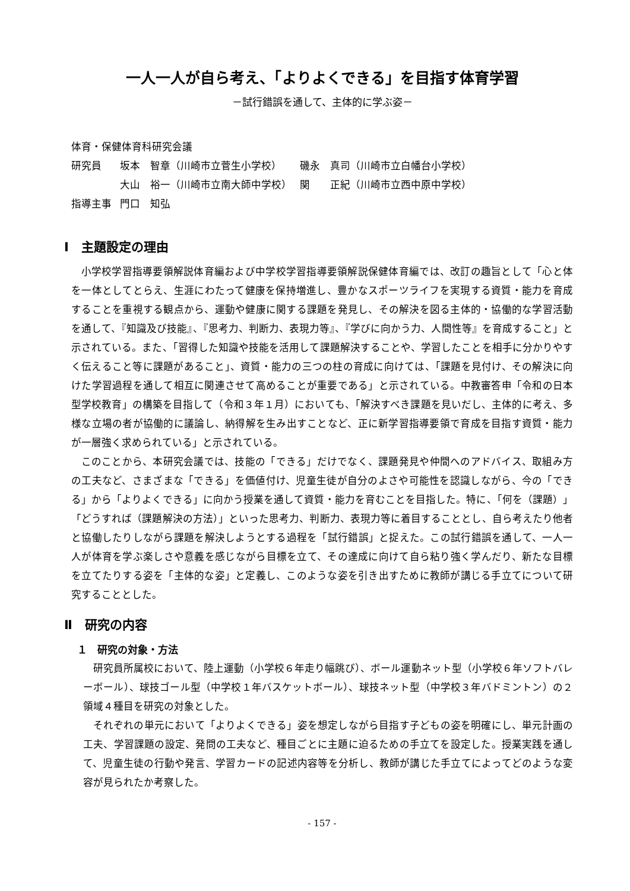一人一人が自ら考え、「よりよくできる」を目指す体育学習
－試行錯誤を通して、主体的に学ぶ姿－
| 体育・保健体育科研究会議 | | |
| 研究員 | 坂本 智章（川崎市立菅生小学校） | 磯永 真司（川崎市立白幡台小学校） |
| | 大山 裕一（川崎市立南大師中学校） | 関 正紀（川崎市立西中原中学校） |
| 指導主事 | 門口 知弘 | |
Ⅰ　主題設定の理由
小学校学習指導要領解説体育編および中学校学習指導要領解説保健体育編では、改訂の趣旨として「心と体を一体としてとらえ、生涯にわたって健康を保持増進し、豊かなスポーツライフを実現する資質・能力を育成することを重視する観点から、運動や健康に関する課題を発見し、その解決を図る主体的・協働的な学習活動を通して、『知識及び技能』、『思考力、判断力、表現力等』、『学びに向かう力、人間性等』を育成すること」と示されている。また、「習得した知識や技能を活用して課題解決することや、学習したことを相手に分かりやすく伝えること等に課題があること」、資質・能力の三つの柱の育成に向けては、「課題を見付け、その解決に向けた学習過程を通して相互に関連させて高めることが重要である」と示されている。中教審答申「令和の日本型学校教育」の構築を目指して（令和３年１月）においても、「解決すべき課題を見いだし、主体的に考え、多様な立場の者が協働的に議論し、納得解を生み出すことなど、正に新学習指導要領で育成を目指す資質・能力が一層強く求められている」と示されている。
このことから、本研究会議では、技能の「できる」だけでなく、課題発見や仲間へのアドバイス、取組み方の工夫など、さまざまな「できる」を価値付け、児童生徒が自分のよさや可能性を認識しながら、今の「できる」から「よりよくできる」に向かう授業を通して資質・能力を育むことを目指した。特に、「何を（課題）」「どうすれば（課題解決の方法）」といった思考力、判断力、表現力等に着目することとし、自ら考えたり他者と協働したりしながら課題を解決しようとする過程を「試行錯誤」と捉えた。この試行錯誤を通して、一人一人が体育を学ぶ楽しさや意義を感じながら目標を立て、その達成に向けて自ら粘り強く学んだり、新たな目標を立てたりする姿を「主体的な姿」と定義し、このような姿を引き出すために教師が講じる手立てについて研究することとした。
Ⅱ　研究の内容
１　研究の対象・方法
研究員所属校において、陸上運動（小学校６年走り幅跳び）、ボール運動ネット型（小学校６年ソフトバレーボール）、球技ゴール型（中学校１年バスケットボール）、球技ネット型（中学校３年バドミントン）の２領域４種目を研究の対象とした。
それぞれの単元において「よりよくできる」姿を想定しながら目指す子どもの姿を明確にし、単元計画の工夫、学習課題の設定、発問の工夫など、種目ごとに主題に迫るための手立てを設定した。授業実践を通して、児童生徒の行動や発言、学習カードの記述内容等を分析し、教師が講じた手立てによってどのような変容が見られたか考察した。
- 157 -